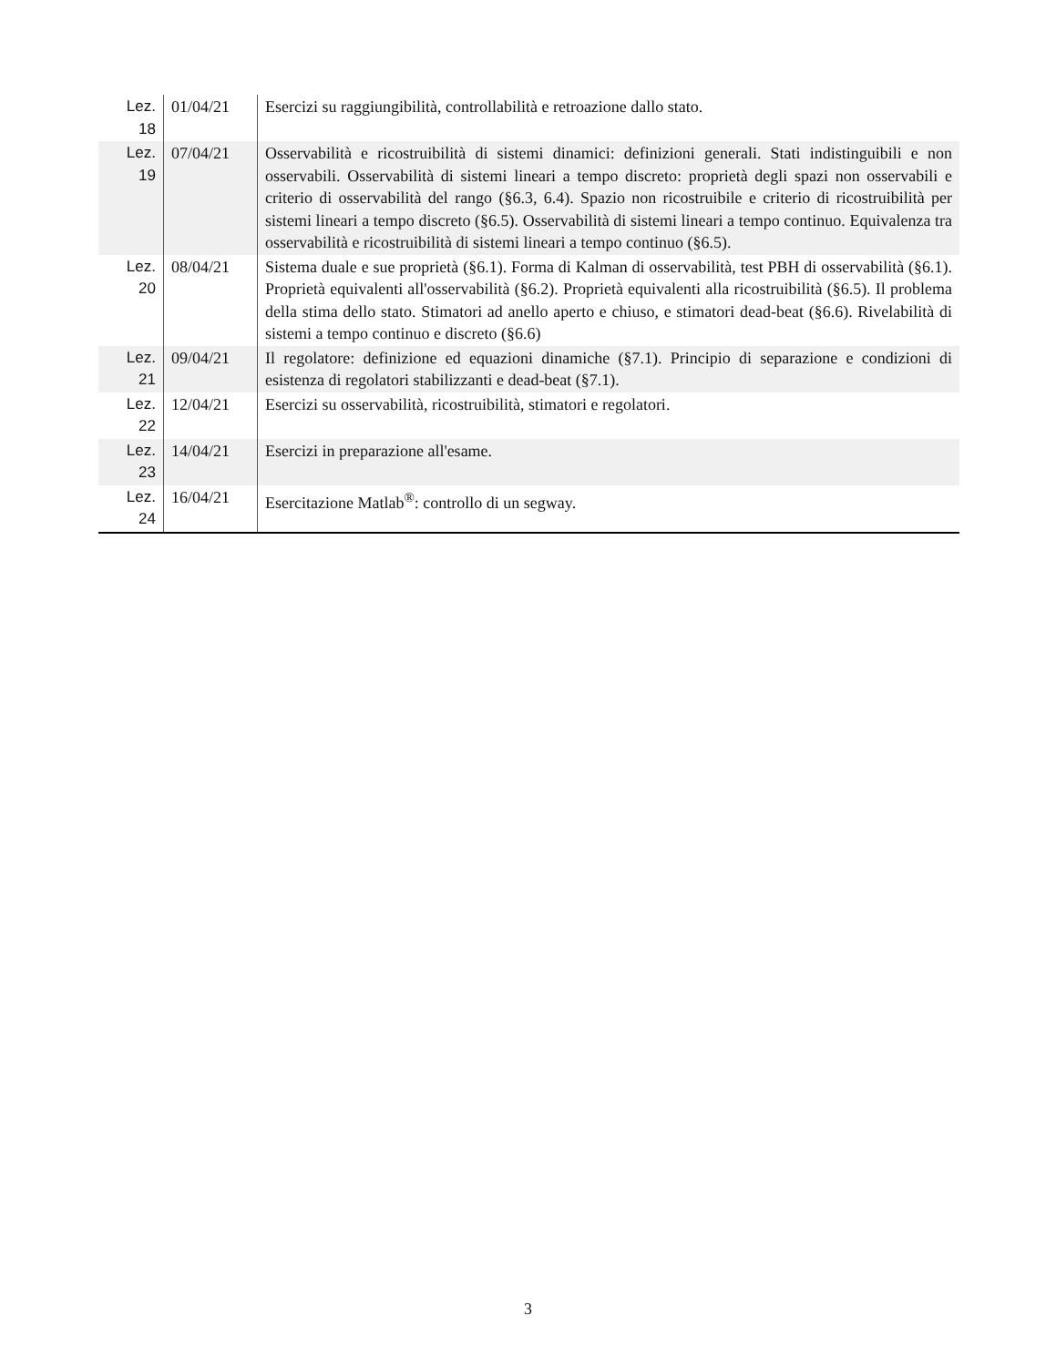| Lez. 18 | 01/04/21 | Esercizi su raggiungibilità, controllabilità e retroazione dallo stato. |
| Lez. 19 | 07/04/21 | Osservabilità e ricostruibilità di sistemi dinamici: definizioni generali. Stati indistinguibili e non osservabili. Osservabilità di sistemi lineari a tempo discreto: proprietà degli spazi non osservabili e criterio di osservabilità del rango (§6.3, 6.4). Spazio non ricostruibile e criterio di ricostruibilità per sistemi lineari a tempo discreto (§6.5). Osservabilità di sistemi lineari a tempo continuo. Equivalenza tra osservabilità e ricostruibilità di sistemi lineari a tempo continuo (§6.5). |
| Lez. 20 | 08/04/21 | Sistema duale e sue proprietà (§6.1). Forma di Kalman di osservabilità, test PBH di osservabilità (§6.1). Proprietà equivalenti all'osservabilità (§6.2). Proprietà equivalenti alla ricostruibilità (§6.5). Il problema della stima dello stato. Stimatori ad anello aperto e chiuso, e stimatori dead-beat (§6.6). Rivelabilità di sistemi a tempo continuo e discreto (§6.6) |
| Lez. 21 | 09/04/21 | Il regolatore: definizione ed equazioni dinamiche (§7.1). Principio di separazione e condizioni di esistenza di regolatori stabilizzanti e dead-beat (§7.1). |
| Lez. 22 | 12/04/21 | Esercizi su osservabilità, ricostruibilità, stimatori e regolatori. |
| Lez. 23 | 14/04/21 | Esercizi in preparazione all'esame. |
| Lez. 24 | 16/04/21 | Esercitazione Matlab<sup>®</sup>: controllo di un segway. |
3